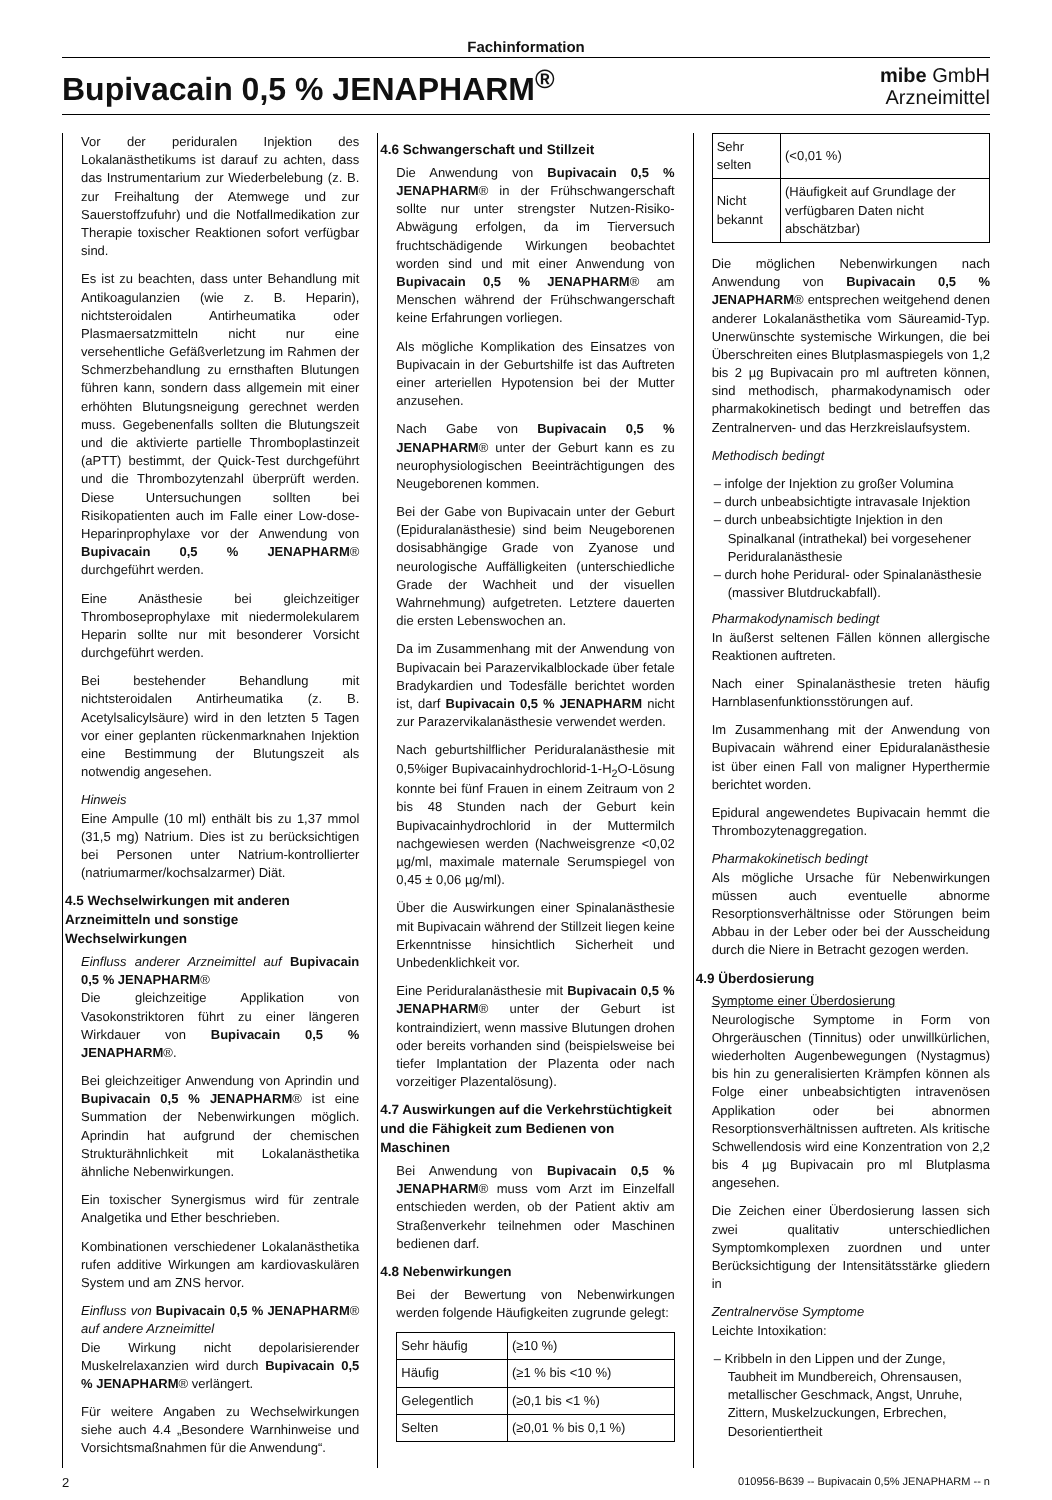Fachinformation
Bupivacain 0,5 % JENAPHARM<sup>®</sup>
mibe GmbH
Arzneimittel
Vor der periduralen Injektion des Lokalanästhetikums ist darauf zu achten, dass das Instrumentarium zur Wiederbelebung (z. B. zur Freihaltung der Atemwege und zur Sauerstoffzufuhr) und die Notfallmedikation zur Therapie toxischer Reaktionen sofort verfügbar sind.
Es ist zu beachten, dass unter Behandlung mit Antikoagulanzien (wie z. B. Heparin), nichtsteroidalen Antirheumatika oder Plasmaersatzmitteln nicht nur eine versehentliche Gefäßverletzung im Rahmen der Schmerzbehandlung zu ernsthaften Blutungen führen kann, sondern dass allgemein mit einer erhöhten Blutungsneigung gerechnet werden muss. Gegebenenfalls sollten die Blutungszeit und die aktivierte partielle Thromboplastinzeit (aPTT) bestimmt, der Quick-Test durchgeführt und die Thrombozytenzahl überprüft werden. Diese Untersuchungen sollten bei Risikopatienten auch im Falle einer Low-dose-Heparinprophylaxe vor der Anwendung von Bupivacain 0,5 % JENAPHARM® durchgeführt werden.
Eine Anästhesie bei gleichzeitiger Thromboseprophylaxe mit niedermolekularem Heparin sollte nur mit besonderer Vorsicht durchgeführt werden.
Bei bestehender Behandlung mit nichtsteroidalen Antirheumatika (z. B. Acetylsalicylsäure) wird in den letzten 5 Tagen vor einer geplanten rückenmarknahen Injektion eine Bestimmung der Blutungszeit als notwendig angesehen.
Hinweis
Eine Ampulle (10 ml) enthält bis zu 1,37 mmol (31,5 mg) Natrium. Dies ist zu berücksichtigen bei Personen unter Natrium-kontrollierter (natriumarmer/kochsalzarmer) Diät.
4.5 Wechselwirkungen mit anderen Arzneimitteln und sonstige Wechselwirkungen
Einfluss anderer Arzneimittel auf Bupivacain 0,5 % JENAPHARM®
Die gleichzeitige Applikation von Vasokonstriktoren führt zu einer längeren Wirkdauer von Bupivacain 0,5 % JENAPHARM®.
Bei gleichzeitiger Anwendung von Aprindin und Bupivacain 0,5 % JENAPHARM® ist eine Summation der Nebenwirkungen möglich. Aprindin hat aufgrund der chemischen Strukturähnlichkeit mit Lokalanästhetika ähnliche Nebenwirkungen.
Ein toxischer Synergismus wird für zentrale Analgetika und Ether beschrieben.
Kombinationen verschiedener Lokalanästhetika rufen additive Wirkungen am kardiovaskulären System und am ZNS hervor.
Einfluss von Bupivacain 0,5 % JENAPHARM® auf andere Arzneimittel
Die Wirkung nicht depolarisierender Muskelrelaxanzien wird durch Bupivacain 0,5 % JENAPHARM® verlängert.
Für weitere Angaben zu Wechselwirkungen siehe auch 4.4 „Besondere Warnhinweise und Vorsichtsmaßnahmen für die Anwendung“.
4.6 Schwangerschaft und Stillzeit
Die Anwendung von Bupivacain 0,5 % JENAPHARM® in der Frühschwangerschaft sollte nur unter strengster Nutzen-Risiko-Abwägung erfolgen, da im Tierversuch fruchtschädigende Wirkungen beobachtet worden sind und mit einer Anwendung von Bupivacain 0,5 % JENAPHARM® am Menschen während der Frühschwangerschaft keine Erfahrungen vorliegen.
Als mögliche Komplikation des Einsatzes von Bupivacain in der Geburtshilfe ist das Auftreten einer arteriellen Hypotension bei der Mutter anzusehen.
Nach Gabe von Bupivacain 0,5 % JENAPHARM® unter der Geburt kann es zu neurophysiologischen Beeinträchtigungen des Neugeborenen kommen.
Bei der Gabe von Bupivacain unter der Geburt (Epiduralanästhesie) sind beim Neugeborenen dosisabhängige Grade von Zyanose und neurologische Auffälligkeiten (unterschiedliche Grade der Wachheit und der visuellen Wahrnehmung) aufgetreten. Letztere dauerten die ersten Lebenswochen an.
Da im Zusammenhang mit der Anwendung von Bupivacain bei Parazervikalblockade über fetale Bradykardien und Todesfälle berichtet worden ist, darf Bupivacain 0,5 % JENAPHARM nicht zur Parazervikalanästhesie verwendet werden.
Nach geburtshilflicher Periduralanästhesie mit 0,5%iger Bupivacainhydrochlorid-1-H<sub>2</sub>O-Lösung konnte bei fünf Frauen in einem Zeitraum von 2 bis 48 Stunden nach der Geburt kein Bupivacainhydrochlorid in der Muttermilch nachgewiesen werden (Nachweisgrenze <0,02 µg/ml, maximale maternale Serumspiegel von 0,45 ± 0,06 µg/ml).
Über die Auswirkungen einer Spinalanästhesie mit Bupivacain während der Stillzeit liegen keine Erkenntnisse hinsichtlich Sicherheit und Unbedenklichkeit vor.
Eine Periduralanästhesie mit Bupivacain 0,5 % JENAPHARM® unter der Geburt ist kontraindiziert, wenn massive Blutungen drohen oder bereits vorhanden sind (beispielsweise bei tiefer Implantation der Plazenta oder nach vorzeitiger Plazentalösung).
4.7 Auswirkungen auf die Verkehrstüchtigkeit und die Fähigkeit zum Bedienen von Maschinen
Bei Anwendung von Bupivacain 0,5 % JENAPHARM® muss vom Arzt im Einzelfall entschieden werden, ob der Patient aktiv am Straßenverkehr teilnehmen oder Maschinen bedienen darf.
4.8 Nebenwirkungen
Bei der Bewertung von Nebenwirkungen werden folgende Häufigkeiten zugrunde gelegt:
| Sehr häufig | (≥10 %) |
| Häufig | (≥1 % bis <10 %) |
| Gelegentlich | (≥0,1 bis <1 %) |
| Selten | (≥0,01 % bis 0,1 %) |
| Sehr selten | (<0,01 %) |
| Nicht bekannt | (Häufigkeit auf Grundlage der verfügbaren Daten nicht abschätzbar) |
Die möglichen Nebenwirkungen nach Anwendung von Bupivacain 0,5 % JENAPHARM® entsprechen weitgehend denen anderer Lokalanästhetika vom Säureamid-Typ. Unerwünschte systemische Wirkungen, die bei Überschreiten eines Blutplasmaspiegels von 1,2 bis 2 µg Bupivacain pro ml auftreten können, sind methodisch, pharmakodynamisch oder pharmakokinetisch bedingt und betreffen das Zentralnerven- und das Herzkreislaufsystem.
Methodisch bedingt
– infolge der Injektion zu großer Volumina
– durch unbeabsichtigte intravasale Injektion
– durch unbeabsichtigte Injektion in den Spinalkanal (intrathekal) bei vorgesehener Periduralanästhesie
– durch hohe Peridural- oder Spinalanästhesie (massiver Blutdruckabfall).
Pharmakodynamisch bedingt
In äußerst seltenen Fällen können allergische Reaktionen auftreten.
Nach einer Spinalanästhesie treten häufig Harnblasenfunktionsstörungen auf.
Im Zusammenhang mit der Anwendung von Bupivacain während einer Epiduralanästhesie ist über einen Fall von maligner Hyperthermie berichtet worden.
Epidural angewendetes Bupivacain hemmt die Thrombozytenaggregation.
Pharmakokinetisch bedingt
Als mögliche Ursache für Nebenwirkungen müssen auch eventuelle abnorme Resorptionsverhältnisse oder Störungen beim Abbau in der Leber oder bei der Ausscheidung durch die Niere in Betracht gezogen werden.
4.9 Überdosierung
Symptome einer Überdosierung
Neurologische Symptome in Form von Ohrgeräuschen (Tinnitus) oder unwillkürlichen, wiederholten Augenbewegungen (Nystagmus) bis hin zu generalisierten Krämpfen können als Folge einer unbeabsichtigten intravenösen Applikation oder bei abnormen Resorptionsverhältnissen auftreten. Als kritische Schwellendosis wird eine Konzentration von 2,2 bis 4 µg Bupivacain pro ml Blutplasma angesehen.
Die Zeichen einer Überdosierung lassen sich zwei qualitativ unterschiedlichen Symptomkomplexen zuordnen und unter Berücksichtigung der Intensitätsstärke gliedern in
Zentralnervöse Symptome
Leichte Intoxikation:
– Kribbeln in den Lippen und der Zunge, Taubheit im Mundbereich, Ohrensausen, metallischer Geschmack, Angst, Unruhe, Zittern, Muskelzuckungen, Erbrechen, Desorientiertheit
2 010956-B639 -- Bupivacain 0,5% JENAPHARM -- n